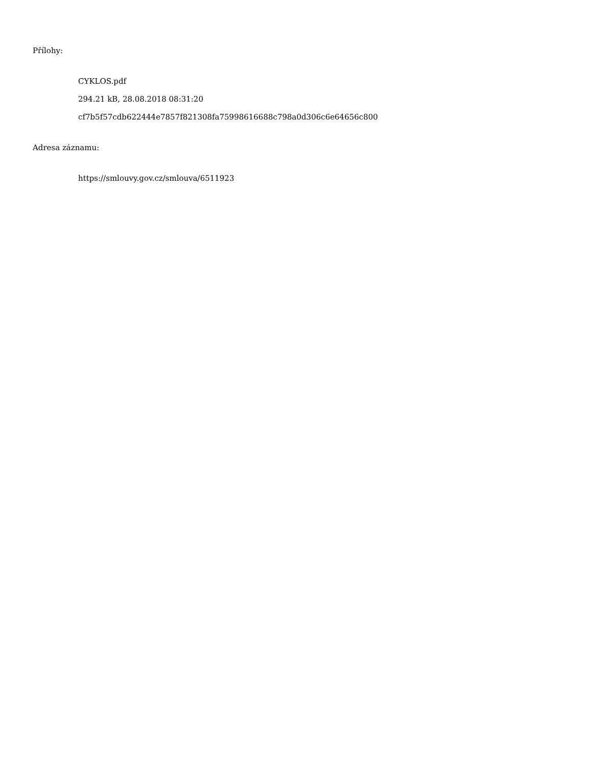Přílohy:
CYKLOS.pdf
294.21 kB, 28.08.2018 08:31:20
cf7b5f57cdb622444e7857f821308fa75998616688c798a0d306c6e64656c800
Adresa záznamu:
https://smlouvy.gov.cz/smlouva/6511923